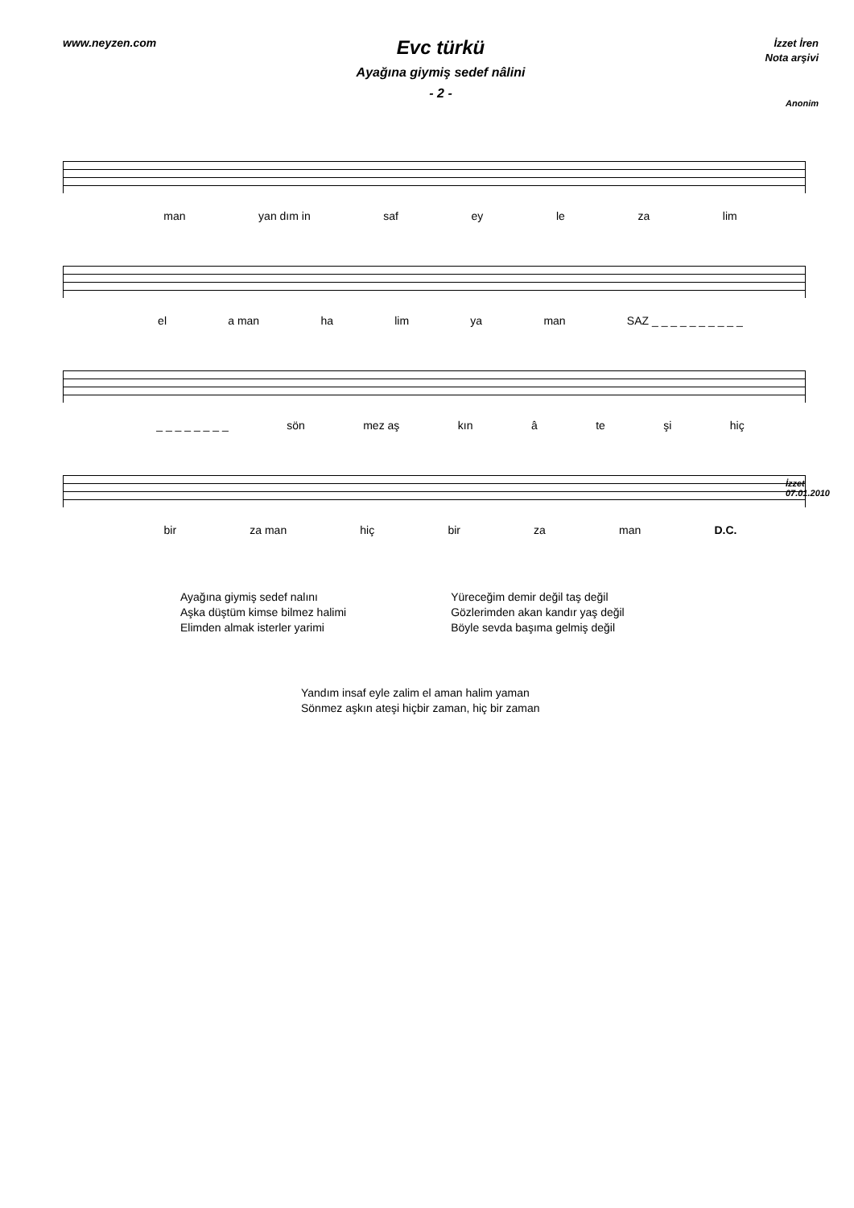www.neyzen.com
Evc türkü
Ayağına giymiş sedef nâlini
- 2 -
İzzet İren
Nota arşivi
Anonim
man yan dım in saf ey le za lim
el a man ha lim ya man SAZ _ _ _ _ _ _ _ _ _ _
_ _ _ _ _ _ _ _ sön mez aş kın â te şi hiç
bir za man hiç bir za man D.C.
İzzet
07.01.2010
Ayağına giymiş sedef nalını
Aşka düştüm kimse bilmez halimi
Elimden almak isterler yarimi
Yüreceğim demir değil taş değil
Gözlerimden akan kandır yaş değil
Böyle sevda başıma gelmiş değil
Yandım insaf eyle zalim el aman halim yaman
Sönmez aşkın ateşi hiçbir zaman, hiç bir zaman